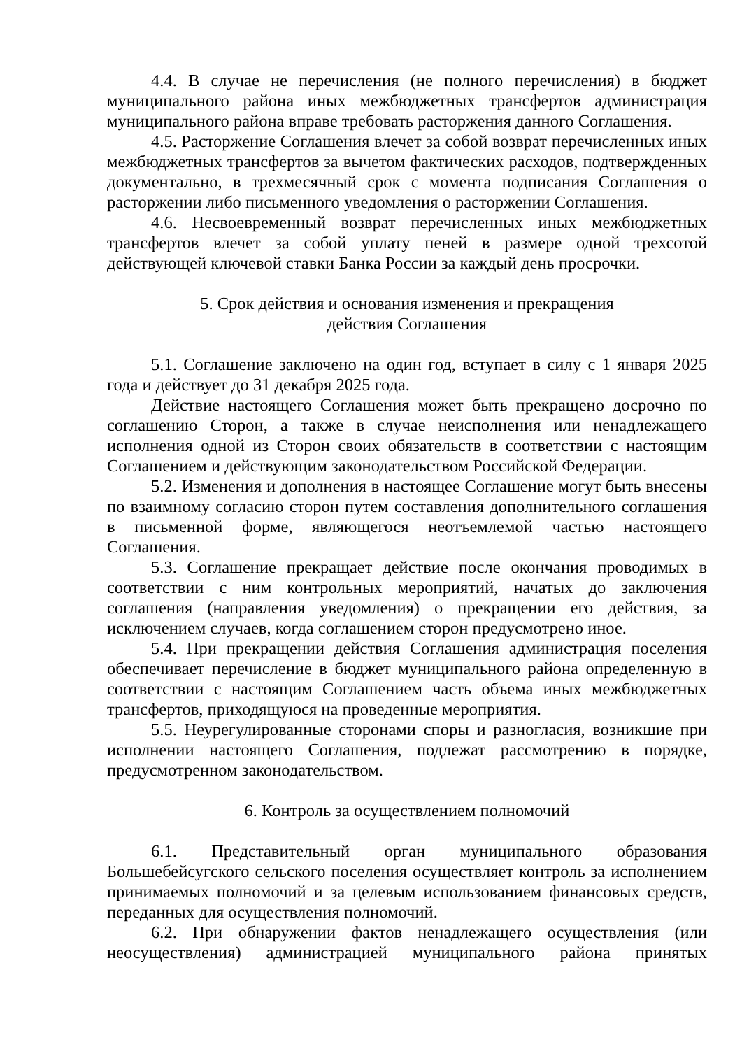4.4. В случае не перечисления (не полного перечисления) в бюджет муниципального района иных межбюджетных трансфертов администрация муниципального района вправе требовать расторжения данного Соглашения.
4.5. Расторжение Соглашения влечет за собой возврат перечисленных иных межбюджетных трансфертов за вычетом фактических расходов, подтвержденных документально, в трехмесячный срок с момента подписания Соглашения о расторжении либо письменного уведомления о расторжении Соглашения.
4.6. Несвоевременный возврат перечисленных иных межбюджетных трансфертов влечет за собой уплату пеней в размере одной трехсотой действующей ключевой ставки Банка России за каждый день просрочки.
5. Срок действия и основания изменения и прекращения
действия Соглашения
5.1. Соглашение заключено на один год, вступает в силу с 1 января 2025 года и действует до 31 декабря 2025 года.
Действие настоящего Соглашения может быть прекращено досрочно по соглашению Сторон, а также в случае неисполнения или ненадлежащего исполнения одной из Сторон своих обязательств в соответствии с настоящим Соглашением и действующим законодательством Российской Федерации.
5.2. Изменения и дополнения в настоящее Соглашение могут быть внесены по взаимному согласию сторон путем составления дополнительного соглашения в письменной форме, являющегося неотъемлемой частью настоящего Соглашения.
5.3. Соглашение прекращает действие после окончания проводимых в соответствии с ним контрольных мероприятий, начатых до заключения соглашения (направления уведомления) о прекращении его действия, за исключением случаев, когда соглашением сторон предусмотрено иное.
5.4. При прекращении действия Соглашения администрация поселения обеспечивает перечисление в бюджет муниципального района определенную в соответствии с настоящим Соглашением часть объема иных межбюджетных трансфертов, приходящуюся на проведенные мероприятия.
5.5. Неурегулированные сторонами споры и разногласия, возникшие при исполнении настоящего Соглашения, подлежат рассмотрению в порядке, предусмотренном законодательством.
6. Контроль за осуществлением полномочий
6.1. Представительный орган муниципального образования Большебейсугского сельского поселения осуществляет контроль за исполнением принимаемых полномочий и за целевым использованием финансовых средств, переданных для осуществления полномочий.
6.2. При обнаружении фактов ненадлежащего осуществления (или неосуществления) администрацией муниципального района принятых